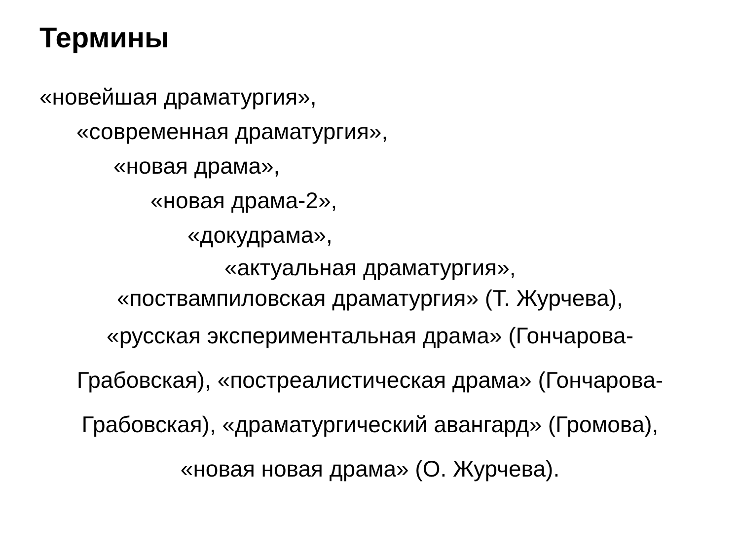Термины
«новейшая драматургия»,
«современная драматургия»,
«новая драма»,
«новая драма-2»,
«докудрама»,
«актуальная драматургия»,
«поствампиловская драматургия» (Т. Журчева),
«русская экспериментальная драма» (Гончарова-Грабовская), «постреалистическая драма» (Гончарова-Грабовская), «драматургический авангард» (Громова), «новая новая драма» (О. Журчева).